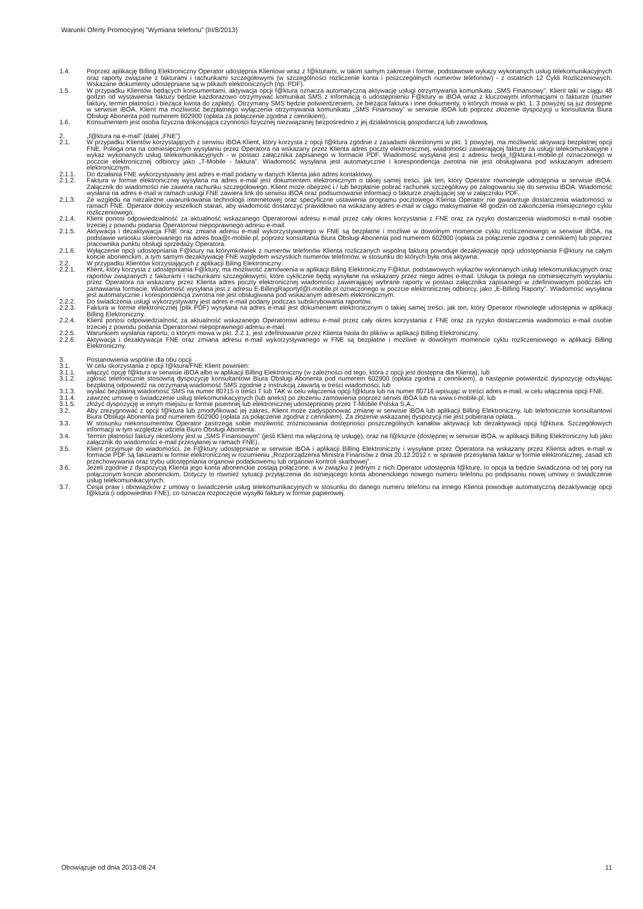Warunki Oferty Promocyjnej ”Wymiana telefonu” (III/8/2013)
1.4. Poprzez aplikację Billing Elektroniczny Operator udostępnia Klientowi wraz z f@kturami, w takim samym zakresie i formie, podstawowe wykazy wykonanych usług telekomunikacyjnych oraz raporty związane z fakturami i rachunkami szczegółowymi (w szczególności rozliczenie konta i poszczególnych numerów telefonów) - z ostatnich 12 Cykli Rozliczeniowych. Wskazane dokumenty udostępniane są w plikach elektronicznych (np. PDF).
1.5. W przypadku Klientów będących konsumentami, aktywacja opcji f@ktura oznacza automatyczną aktywację usługi otrzymywania komunikatu „SMS Finansowy”. Klient taki w ciągu 48 godzin od wystawienia faktury będzie każdorazowo otrzymywać komunikat SMS z informacją o udostępnieniu F@ktury w iBOA wraz z kluczowymi informacjami o fakturze (numer faktury, termin płatności i bieżąca kwota do zapłaty). Otrzymany SMS będzie potwierdzeniem, że bieżąca faktura i inne dokumenty, o których mowa w pkt. 1. 3 powyżej są już dostępne w serwisie iBOA. Klient ma możliwość bezpłatnego wyłączenia otrzymywania komunikatu „SMS Finansowy” w serwisie iBOA lub poprzez złożenie dyspozycji u konsultanta Biura Obsługi Abonenta pod numerem 602900 (opłata za połączenie zgodna z cennikiem).
1.6. Konsumentem jest osoba fizyczna dokonująca czynności fizycznej niezwiązanej bezpośrednio z jej działalnością gospodarczą lub zawodową.
2. „f@ktura na e-mail” (dalej „FNE”)
2.1. W przypadku Klientów korzystających z serwisu iBOA:Klient, który korzysta z opcji f@ktura zgodnie z zasadami określonymi w pkt. 1 powyżej, ma możliwość aktywacji bezpłatnej opcji FNE. Polega ona na comiesięcznym wysyłaniu przez Operatora na wskazany przez Klienta adres poczty elektronicznej, wiadomości zawierającej fakturę za usługi telekomunikacyjne i wykaz wykonanych usług telekomunikacyjnych - w postaci załącznika zapisanego w formacie PDF. Wiadomość wysyłana jest z adresu twoja_f@ktura.t-mobile.pl oznaczonego w poczcie elektronicznej odbiorcy jako „T-Mobile - faktura”. Wiadomość wysyłana jest automatycznie i korespondencja zwrotna nie jest obsługiwana pod wskazanym adresem elektronicznym.
2.1.1. Do działania FNE wykorzystywany jest adres e-mail podany w danych Klienta jako adres kontaktowy.
2.1.2. Faktura w formie elektronicznej wysyłana na adres e-mail jest dokumentem elektronicznym o takiej samej treści, jak ten, który Operator równolegle udostępnia w serwisie iBOA. Załącznik do wiadomości nie zawiera rachunku szczegółowego. Klient może obejrzeć i / lub bezpłatnie pobrać rachunek szczegółowy po zalogowaniu się do serwisu iBOA. Wiadomość wysłana na adres e-mail w ramach usługi FNE zawiera link do serwisu iBOA oraz podsumowanie informacji o fakturze znajdującej się w załączniku PDF.
2.1.3. Ze względu na niezależne uwarunkowania technologii internetowej oraz specyficzne ustawienia programu pocztowego Klienta Operator nie gwarantuje dostarczenia wiadomości w ramach FNE. Operator dołoży wszelkich starań, aby wiadomość dostarczyć prawidłowo na wskazany adres e-mail w ciągu maksymalnie 48 godzin od zakończenia miesięcznego cyklu rozliczeniowego.
2.1.4. Klient ponosi odpowiedzialność za aktualność wskazanego Operatorowi adresu e-mail przez cały okres korzystania z FNE oraz za ryzyko dostarczenia wiadomości e-mail osobie trzeciej z powodu podania Operatorowi niepoprawnego adresu e-mail.
2.1.5. Aktywacja i dezaktywacja FNE oraz zmiana adresu e-mail wykorzystywanego w FNE są bezpłatne i możliwe w dowolnym momencie cyklu rozliczeniowego w serwisie iBOA, na podstawie wniosku skierowanego na adres boa@t-mobile.pl, poprzez konsultanta Biura Obsługi Abonenta pod numerem 602900 (opłata za połączenie zgodna z cennikiem) lub poprzez pracownika punktu obsługi sprzedaży Operatora.
2.1.6. Wyłączenie opcji udostępniania F@ktury na którymkolwiek z numerów telefonów Klienta rozliczanych wspólną fakturą powoduje dezaktywację opcji udostępniania F@ktury na całym koncie abonenckim, a tym samym dezaktywację FNE względem wszystkich numerów telefonów, w stosunku do których była ona aktywna.
2.2. W przypadku Klientów korzystających z aplikacji Biling Elektroniczny:
2.2.1. Klient, który korzysta z udostępniania F@ktury, ma możliwość zamówienia w aplikacji Biling Elektroniczny F@ktur, podstawowych wykazów wykonanych usług telekomunikacyjnych oraz raportów związanych z fakturami i rachunkami szczegółowymi, które cyklicznie będą wysyłane na wskazany przez niego adres e-mail. Usługa ta polega na comiesięcznym wysyłaniu przez Operatora na wskazany przez Klienta adres poczty elektronicznej wiadomości zawierającej wybrane raporty w postaci załącznika zapisanego w zdefiniowanym podczas ich zamawiania formacie. Wiadomość wysyłana jest z adresu E-BillingRaportyf@t-mobile.pl oznaczonego w poczcie elektronicznej odbiorcy, jako „E-Billing Raporty”. Wiadomość wysyłana jest automatycznie i korespondencja zwrotna nie jest obsługiwana pod wskazanym adresem elektronicznym.
2.2.2. Do świadczenia usługi wykorzystywany jest adres e-mail podany podczas subskrybowania raportów.
2.2.3. Faktura w formie elektronicznej (plik PDF) wysyłana na adres e-mail jest dokumentem elektronicznym o takiej samej treści, jak ten, który Operator równolegle udostępnia w aplikacji Billing Elektroniczny.
2.2.4. Klient ponosi odpowiedzialność za aktualność wskazanego Operatorowi adresu e-mail przez cały okres korzystania z FNE oraz za ryzyko dostarczenia wiadomości e-mail osobie trzeciej z powodu podania Operatorowi niepoprawnego adresu e-mail.
2.2.5. Warunkiem wysłania raportu, o którym mowa w pkt. 2.2.1, jest zdefiniowanie przez Klienta hasła do plików w aplikacji Billing Elektroniczny.
2.2.6. Aktywacja i dezaktywacja FNE oraz zmiana adresu e-mail wykorzystywanego w FNE są bezpłatne i możliwe w dowolnym momencie cyklu rozliczeniowego w aplikacji Billing Elektroniczny.
3. Postanowienia wspólne dla obu opcji
3.1. W celu skorzystania z opcji f@ktura/FNE Klient powinien:
3.1.1. włączyć opcję f@ktura w serwisie iBOA albo w aplikacji Billing Elektroniczny (w zależności od tego, która z opcji jest dostępna dla Klienta), lub
3.1.2. zgłosić telefonicznie stosowną dyspozycję konsultantowi Biura Obsługi Abonenta pod numerem 602900 (opłata zgodna z cennikiem), a następnie potwierdzić dyspozycję odsyłając bezpłatną odpowiedź na otrzymaną wiadomość SMS zgodnie z instrukcją zawartą w treści wiadomości, lub
3.1.3. wysłać bezpłatną wiadomość SMS na numer 80715 o treści T lub TAK w celu włączenia opcji f@ktura lub na numer 80716 wpisując w treści adres e-mail, w celu włączenia opcji FNE.
3.1.4. zawrzeć umowę o świadczenie usług telekomunikacyjnych (lub aneks) po złożeniu zamówienia poprzez serwis iBOA lub na www.t-mobile.pl, lub
3.1.5. złożyć dyspozycję w innym miejscu w formie pisemnej lub elektronicznej udostępnionej przez T-Mobile Polska S.A.,
3.2. Aby zrezygnować z opcji f@ktura lub zmodyfikować jej zakres, Klient może zadysponować zmianę w serwisie iBOA lub aplikacji Billing Elektroniczny, lub telefonicznie konsultantowi Biura Obsługi Abonenta pod numerem 602900 (opłata za połączenie zgodna z cennikiem). Za złożenie wskazanej dyspozycji nie jest pobierana opłata..
3.3. W stosunku niekonsumentów Operator zastrzega sobie możliwość zróżnicowania dostępności poszczególnych kanałów aktywacji lub dezaktywacji opcji f@ktura. Szczegółowych informacji w tym względzie udziela Biuro Obsługi Abonenta.
3.4. Termin płatności faktury określony jest w „SMS Finansowym” (jeśli Klient ma włączoną tę usługę), oraz na f@kturze (dostępnej w serwisie iBOA, w aplikacji Billing Elektroniczny lub jako załącznik do wiadomości e-mail przesyłanej w ramach FNE).
3.5. Klient przyjmuje do wiadomości, że F@ktury udostępniane w serwisie iBOA i aplikacji Billing Elektroniczny i wysyłane przez Operatora na wskazany przez Klienta adres e-mail w formacie PDF są fakturami w formie elektronicznej w rozumieniu „Rozporządzenia Ministra Finansów z dnia 20.12.2012 r. w sprawie przesyłania faktur w formie elektronicznej, zasad ich przechowywania oraz trybu udostępniania organowi podatkowemu lub organowi kontroli skarbowej”.
3.6. Jeżeli zgodnie z dyspozycją Klienta jego konta abonenckie zostają połączone, a w związku z jednym z nich Operator udostępnia f@kturę, to opcja ta będzie świadczona od tej pory na połączonym koncie abonenckim. Dotyczy to również sytuacji przyłączenia do istniejącego konta abonenckiego nowego numeru telefonu po podpisaniu nowej umowy o świadczenie usług telekomunikacyjnych.
3.7. Cesja praw i obowiązków z umowy o świadczenie usług telekomunikacyjnych w stosunku do danego numeru telefonu na innego Klienta powoduje automatyczną dezaktywację opcji f@ktura (i odpowiednio FNE), co oznacza rozpoczęcie wysyłki faktury w formie papierowej.
Obowiązuje od dnia 2013-08-24 11